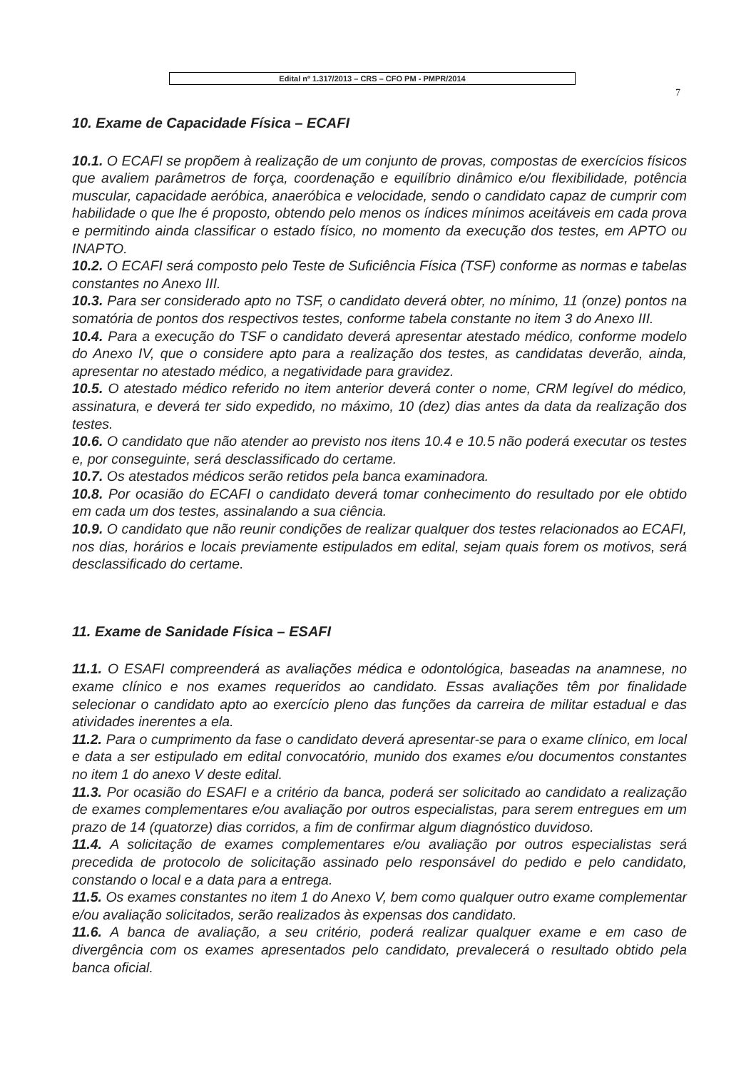Edital nº 1.317/2013 – CRS – CFO PM - PMPR/2014
7
10. Exame de Capacidade Física – ECAFI
10.1. O ECAFI se propõem à realização de um conjunto de provas, compostas de exercícios físicos que avaliem parâmetros de força, coordenação e equilíbrio dinâmico e/ou flexibilidade, potência muscular, capacidade aeróbica, anaeróbica e velocidade, sendo o candidato capaz de cumprir com habilidade o que lhe é proposto, obtendo pelo menos os índices mínimos aceitáveis em cada prova e permitindo ainda classificar o estado físico, no momento da execução dos testes, em APTO ou INAPTO.
10.2. O ECAFI será composto pelo Teste de Suficiência Física (TSF) conforme as normas e tabelas constantes no Anexo III.
10.3. Para ser considerado apto no TSF, o candidato deverá obter, no mínimo, 11 (onze) pontos na somatória de pontos dos respectivos testes, conforme tabela constante no item 3 do Anexo III.
10.4. Para a execução do TSF o candidato deverá apresentar atestado médico, conforme modelo do Anexo IV, que o considere apto para a realização dos testes, as candidatas deverão, ainda, apresentar no atestado médico, a negatividade para gravidez.
10.5. O atestado médico referido no item anterior deverá conter o nome, CRM legível do médico, assinatura, e deverá ter sido expedido, no máximo, 10 (dez) dias antes da data da realização dos testes.
10.6. O candidato que não atender ao previsto nos itens 10.4 e 10.5 não poderá executar os testes e, por conseguinte, será desclassificado do certame.
10.7. Os atestados médicos serão retidos pela banca examinadora.
10.8. Por ocasião do ECAFI o candidato deverá tomar conhecimento do resultado por ele obtido em cada um dos testes, assinalando a sua ciência.
10.9. O candidato que não reunir condições de realizar qualquer dos testes relacionados ao ECAFI, nos dias, horários e locais previamente estipulados em edital, sejam quais forem os motivos, será desclassificado do certame.
11. Exame de Sanidade Física – ESAFI
11.1. O ESAFI compreenderá as avaliações médica e odontológica, baseadas na anamnese, no exame clínico e nos exames requeridos ao candidato. Essas avaliações têm por finalidade selecionar o candidato apto ao exercício pleno das funções da carreira de militar estadual e das atividades inerentes a ela.
11.2. Para o cumprimento da fase o candidato deverá apresentar-se para o exame clínico, em local e data a ser estipulado em edital convocatório, munido dos exames e/ou documentos constantes no item 1 do anexo V deste edital.
11.3. Por ocasião do ESAFI e a critério da banca, poderá ser solicitado ao candidato a realização de exames complementares e/ou avaliação por outros especialistas, para serem entregues em um prazo de 14 (quatorze) dias corridos, a fim de confirmar algum diagnóstico duvidoso.
11.4. A solicitação de exames complementares e/ou avaliação por outros especialistas será precedida de protocolo de solicitação assinado pelo responsável do pedido e pelo candidato, constando o local e a data para a entrega.
11.5. Os exames constantes no item 1 do Anexo V, bem como qualquer outro exame complementar e/ou avaliação solicitados, serão realizados às expensas dos candidato.
11.6. A banca de avaliação, a seu critério, poderá realizar qualquer exame e em caso de divergência com os exames apresentados pelo candidato, prevalecerá o resultado obtido pela banca oficial.